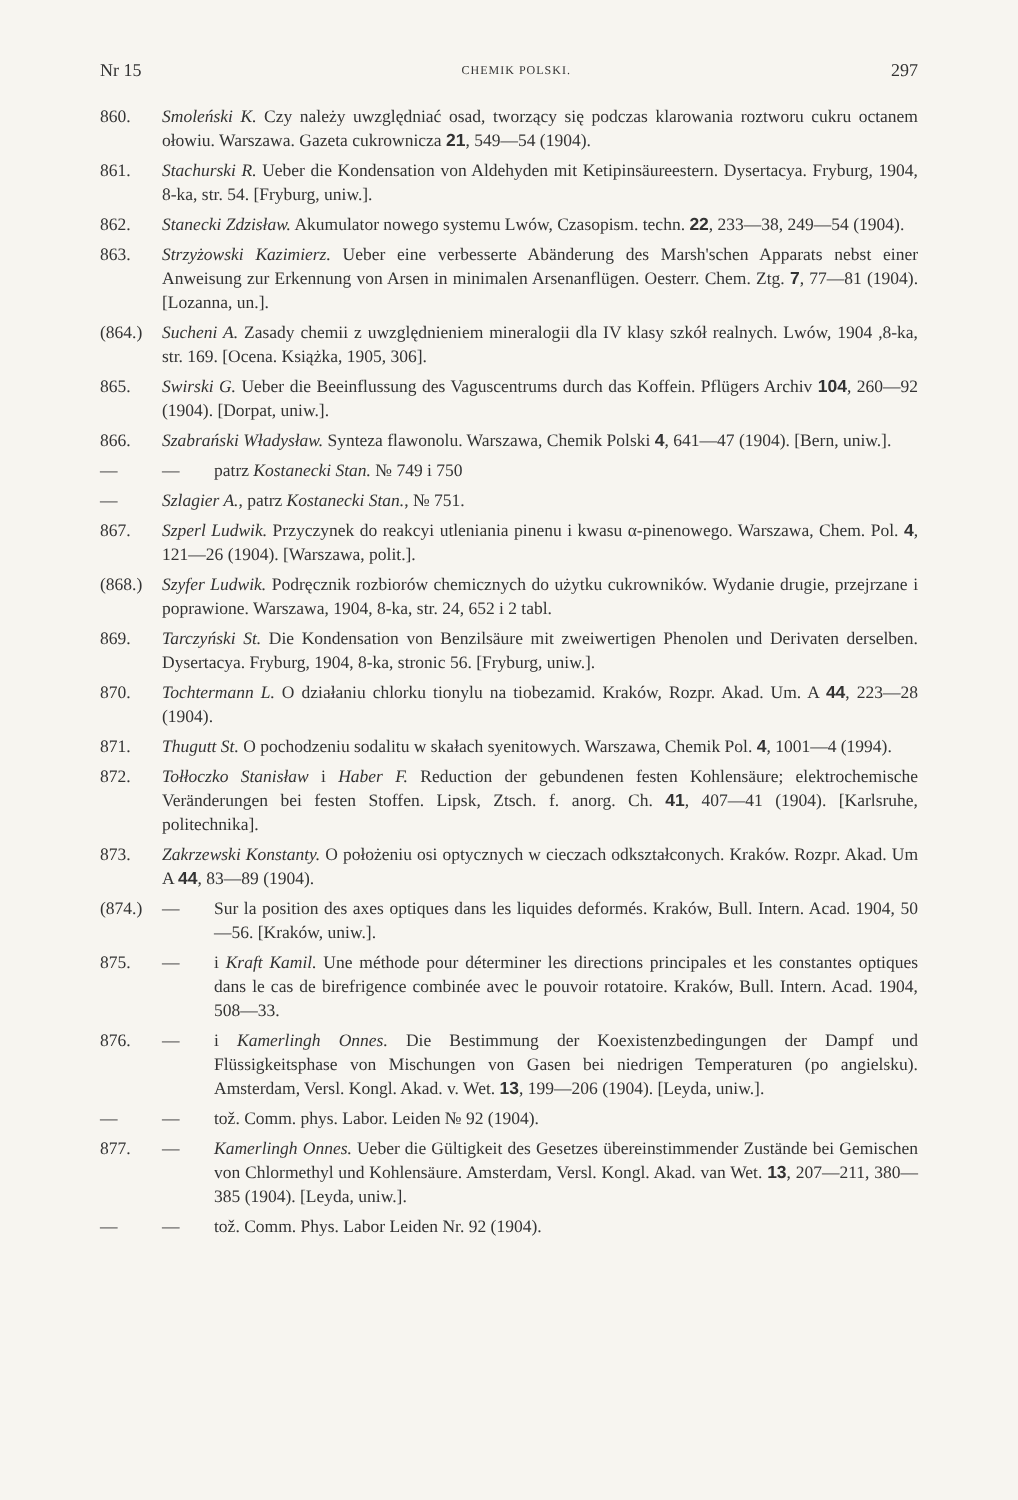Nr 15 CHEMIK POLSKI. 297
860. Smoleński K. Czy należy uwzględniać osad, tworzący się podczas klarowania roztworu cukru octanem ołowiu. Warszawa. Gazeta cukrownicza 21, 549—54 (1904).
861. Stachurski R. Ueber die Kondensation von Aldehyden mit Ketipinsäureestern. Dysertacya. Fryburg, 1904, 8-ka, str. 54. [Fryburg, uniw.].
862. Stanecki Zdzisław. Akumulator nowego systemu Lwów, Czasopism. techn. 22, 233—38, 249—54 (1904).
863. Strzyżowski Kazimierz. Ueber eine verbesserte Abänderung des Marsh'schen Apparats nebst einer Anweisung zur Erkennung von Arsen in minimalen Arsenanflügen. Oesterr. Chem. Ztg. 7, 77—81 (1904). [Lozanna, un.].
(864.)
Sucheni A. Zasady chemii z uwzględnieniem mineralogii dla IV klasy szkół realnych. Lwów, 1904 ,8-ka, str. 169. [Ocena. Książka, 1905, 306].
865. Swirski G. Ueber die Beeinflussung des Vaguscentrums durch das Koffein. Pflügers Archiv 104, 260—92 (1904). [Dorpat, uniw.].
866. Szabrański Władysław. Synteza flawonolu. Warszawa, Chemik Polski 4, 641—47 (1904). [Bern, uniw.].
— — patrz Kostanecki Stan. № 749 i 750
— Szlagier A., patrz Kostanecki Stan., № 751.
867. Szperl Ludwik. Przyczynek do reakcyi utleniania pinenu i kwasu α-pinenowego. Warszawa, Chem. Pol. 4, 121—26 (1904). [Warszawa, polit.].
(868.)
Szyfer Ludwik. Podręcznik rozbiorów chemicznych do użytku cukrowników. Wydanie drugie, przejrzane i poprawione. Warszawa, 1904, 8-ka, str. 24, 652 i 2 tabl.
869. Tarczyński St. Die Kondensation von Benzilsäure mit zweiwertigen Phenolen und Derivaten derselben. Dysertacya. Fryburg, 1904, 8-ka, stronic 56. [Fryburg, uniw.].
870. Tochtermann L. O działaniu chlorku tionylu na tiobezamid. Kraków, Rozpr. Akad. Um. A 44, 223—28 (1904).
871. Thugutt St. O pochodzeniu sodalitu w skałach syenitowych. Warszawa, Chemik Pol. 4, 1001—4 (1994).
872. Tołłoczko Stanisław i Haber F. Reduction der gebundenen festen Kohlensäure; elektrochemische Veränderungen bei festen Stoffen. Lipsk, Ztsch. f. anorg. Ch. 41, 407—41 (1904). [Karlsruhe, politechnika].
873. Zakrzewski Konstanty. O położeniu osi optycznych w cieczach odkształconych. Kraków. Rozpr. Akad. Um A 44, 83—89 (1904).
(874.)
— Sur la position des axes optiques dans les liquides deformés. Kraków, Bull. Intern. Acad. 1904, 50—56. [Kraków, uniw.].
875. — i Kraft Kamil. Une méthode pour déterminer les directions principales et les constantes optiques dans le cas de birefrigence combinée avec le pouvoir rotatoire. Kraków, Bull. Intern. Acad. 1904, 508—33.
876. — i Kamerlingh Onnes. Die Bestimmung der Koexistenzbedingungen der Dampf und Flüssigkeitsphase von Mischungen von Gasen bei niedrigen Temperaturen (po angielsku). Amsterdam, Versl. Kongl. Akad. v. Wet. 13, 199—206 (1904). [Leyda, uniw.].
— — tož. Comm. phys. Labor. Leiden № 92 (1904).
877. — Kamerlingh Onnes. Ueber die Gültigkeit des Gesetzes übereinstimmender Zustände bei Gemischen von Chlormethyl und Kohlensäure. Amsterdam, Versl. Kongl. Akad. van Wet. 13, 207—211, 380—385 (1904). [Leyda, uniw.].
— — tož. Comm. Phys. Labor Leiden Nr. 92 (1904).